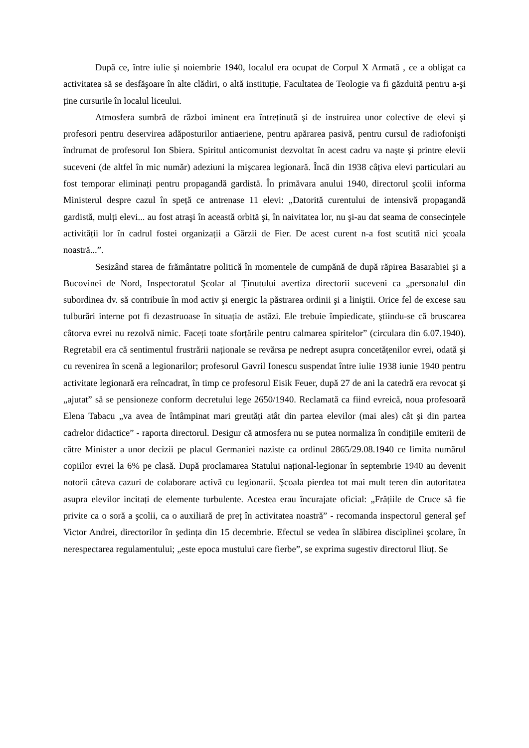După ce, între iulie şi noiembrie 1940, localul era ocupat de Corpul X Armată , ce a obligat ca activitatea să se desfăşoare în alte clădiri, o altă instituție, Facultatea de Teologie va fi găzduită pentru a-şi ține cursurile în localul liceului.
Atmosfera sumbră de război iminent era întreținută şi de instruirea unor colective de elevi şi profesori pentru deservirea adăposturilor antiaeriene, pentru apărarea pasivă, pentru cursul de radiofonişti îndrumat de profesorul Ion Sbiera. Spiritul anticomunist dezvoltat în acest cadru va naşte şi printre elevii suceveni (de altfel în mic număr) adeziuni la mişcarea legionară. Încă din 1938 câțiva elevi particulari au fost temporar eliminați pentru propagandă gardistă. În primăvara anului 1940, directorul şcolii informa Ministerul despre cazul în speță ce antrenase 11 elevi: „Datorită curentului de intensivă propagandă gardistă, mulți elevi... au fost atraşi în această orbită şi, în naivitatea lor, nu şi-au dat seama de consecințele activității lor în cadrul fostei organizații a Gărzii de Fier. De acest curent n-a fost scutită nici şcoala noastră...”.
Sesizând starea de frământatre politică în momentele de cumpănă de după răpirea Basarabiei şi a Bucovinei de Nord, Inspectoratul Şcolar al Ținutului avertiza directorii suceveni ca „personalul din subordinea dv. să contribuie în mod activ şi energic la păstrarea ordinii şi a liniştii. Orice fel de excese sau tulburări interne pot fi dezastruoase în situația de astăzi. Ele trebuie împiedicate, ştiindu-se că bruscarea câtorva evrei nu rezolvă nimic. Faceți toate sforțările pentru calmarea spiritelor” (circulara din 6.07.1940). Regretabil era că sentimentul frustrării naționale se revărsa pe nedrept asupra concetățenilor evrei, odată şi cu revenirea în scenă a legionarilor; profesorul Gavril Ionescu suspendat între iulie 1938 iunie 1940 pentru activitate legionară era reîncadrat, în timp ce profesorul Eisik Feuer, după 27 de ani la catedră era revocat şi „ajutat” să se pensioneze conform decretului lege 2650/1940. Reclamată ca fiind evreică, noua profesoară Elena Tabacu „va avea de întâmpinat mari greutăți atât din partea elevilor (mai ales) cât şi din partea cadrelor didactice” - raporta directorul. Desigur că atmosfera nu se putea normaliza în condițiile emiterii de către Minister a unor decizii pe placul Germaniei naziste ca ordinul 2865/29.08.1940 ce limita numărul copiilor evrei la 6% pe clasă. După proclamarea Statului național-legionar în septembrie 1940 au devenit notorii câteva cazuri de colaborare activă cu legionarii. Şcoala pierdea tot mai mult teren din autoritatea asupra elevilor incitați de elemente turbulente. Acestea erau încurajate oficial: „Frățiile de Cruce să fie privite ca o soră a şcolii, ca o auxiliară de preț în activitatea noastră” - recomanda inspectorul general şef Victor Andrei, directorilor în şedința din 15 decembrie. Efectul se vedea în slăbirea disciplinei şcolare, în nerespectarea regulamentului; „este epoca mustului care fierbe”, se exprima sugestiv directorul Iliuț. Se